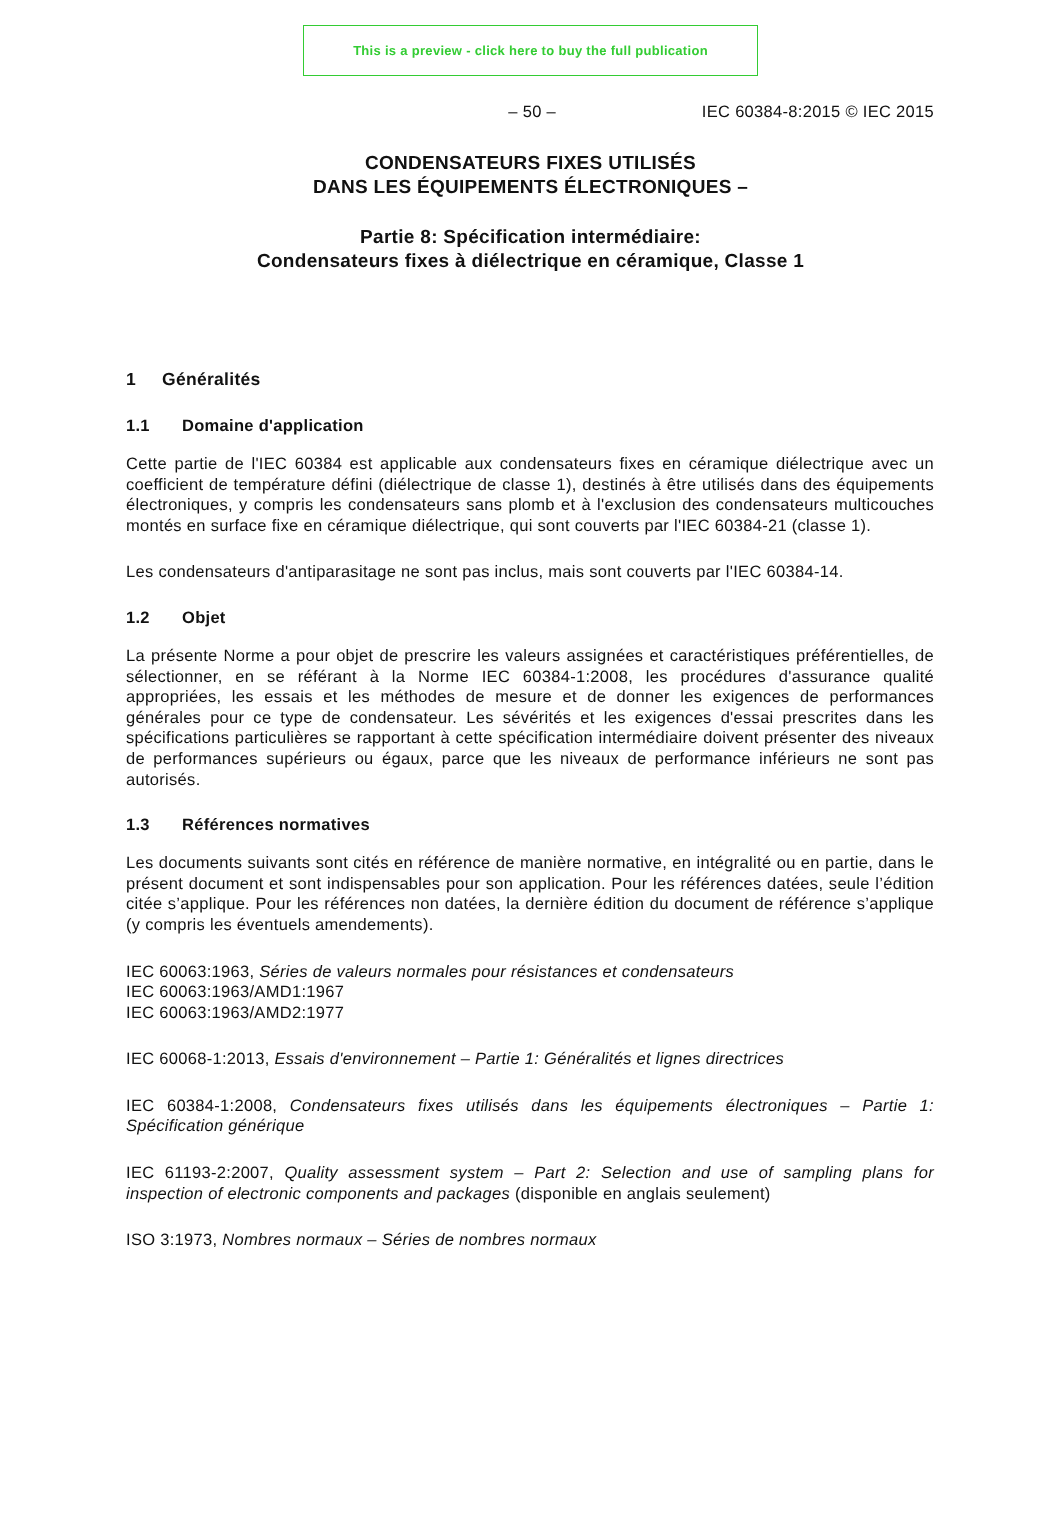This is a preview - click here to buy the full publication
– 50 – IEC 60384-8:2015 © IEC 2015
CONDENSATEURS FIXES UTILISÉS
DANS LES ÉQUIPEMENTS ÉLECTRONIQUES –
Partie 8: Spécification intermédiaire:
Condensateurs fixes à diélectrique en céramique, Classe 1
1 Généralités
1.1 Domaine d'application
Cette partie de l'IEC 60384 est applicable aux condensateurs fixes en céramique diélectrique avec un coefficient de température défini (diélectrique de classe 1), destinés à être utilisés dans des équipements électroniques, y compris les condensateurs sans plomb et à l'exclusion des condensateurs multicouches montés en surface fixe en céramique diélectrique, qui sont couverts par l'IEC 60384-21 (classe 1).
Les condensateurs d'antiparasitage ne sont pas inclus, mais sont couverts par l'IEC 60384-14.
1.2 Objet
La présente Norme a pour objet de prescrire les valeurs assignées et caractéristiques préférentielles, de sélectionner, en se référant à la Norme IEC 60384-1:2008, les procédures d'assurance qualité appropriées, les essais et les méthodes de mesure et de donner les exigences de performances générales pour ce type de condensateur. Les sévérités et les exigences d'essai prescrites dans les spécifications particulières se rapportant à cette spécification intermédiaire doivent présenter des niveaux de performances supérieurs ou égaux, parce que les niveaux de performance inférieurs ne sont pas autorisés.
1.3 Références normatives
Les documents suivants sont cités en référence de manière normative, en intégralité ou en partie, dans le présent document et sont indispensables pour son application. Pour les références datées, seule l’édition citée s’applique. Pour les références non datées, la dernière édition du document de référence s’applique (y compris les éventuels amendements).
IEC 60063:1963, Séries de valeurs normales pour résistances et condensateurs
IEC 60063:1963/AMD1:1967
IEC 60063:1963/AMD2:1977
IEC 60068-1:2013, Essais d'environnement – Partie 1: Généralités et lignes directrices
IEC 60384-1:2008, Condensateurs fixes utilisés dans les équipements électroniques – Partie 1: Spécification générique
IEC 61193-2:2007, Quality assessment system – Part 2: Selection and use of sampling plans for inspection of electronic components and packages (disponible en anglais seulement)
ISO 3:1973, Nombres normaux – Séries de nombres normaux